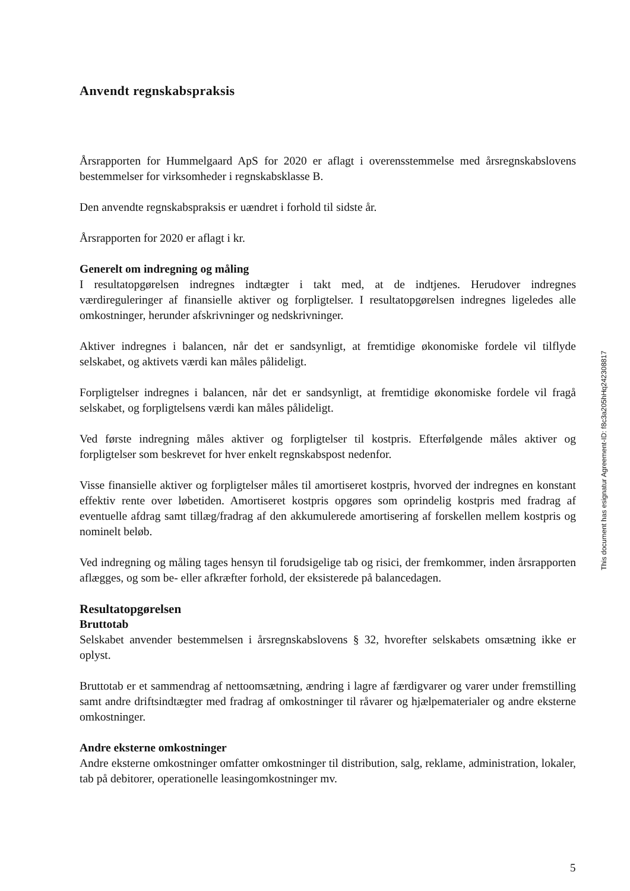Anvendt regnskabspraksis
Årsrapporten for Hummelgaard ApS for 2020 er aflagt i overensstemmelse med årsregnskabslovens bestemmelser for virksomheder i regnskabsklasse B.
Den anvendte regnskabspraksis er uændret i forhold til sidste år.
Årsrapporten for 2020 er aflagt i kr.
Generelt om indregning og måling
I resultatopgørelsen indregnes indtægter i takt med, at de indtjenes. Herudover indregnes værdireguleringer af finansielle aktiver og forpligtelser. I resultatopgørelsen indregnes ligeledes alle omkostninger, herunder afskrivninger og nedskrivninger.
Aktiver indregnes i balancen, når det er sandsynligt, at fremtidige økonomiske fordele vil tilflyde selskabet, og aktivets værdi kan måles pålideligt.
Forpligtelser indregnes i balancen, når det er sandsynligt, at fremtidige økonomiske fordele vil fragå selskabet, og forpligtelsens værdi kan måles pålideligt.
Ved første indregning måles aktiver og forpligtelser til kostpris. Efterfølgende måles aktiver og forpligtelser som beskrevet for hver enkelt regnskabspost nedenfor.
Visse finansielle aktiver og forpligtelser måles til amortiseret kostpris, hvorved der indregnes en konstant effektiv rente over løbetiden. Amortiseret kostpris opgøres som oprindelig kostpris med fradrag af eventuelle afdrag samt tillæg/fradrag af den akkumulerede amortisering af forskellen mellem kostpris og nominelt beløb.
Ved indregning og måling tages hensyn til forudsigelige tab og risici, der fremkommer, inden årsrapporten aflægges, og som be- eller afkræfter forhold, der eksisterede på balancedagen.
Resultatopgørelsen
Bruttotab
Selskabet anvender bestemmelsen i årsregnskabslovens § 32, hvorefter selskabets omsætning ikke er oplyst.
Bruttotab er et sammendrag af nettoomsætning, ændring i lagre af færdigvarer og varer under fremstilling samt andre driftsindtægter med fradrag af omkostninger til råvarer og hjælpematerialer og andre eksterne omkostninger.
Andre eksterne omkostninger
Andre eksterne omkostninger omfatter omkostninger til distribution, salg, reklame, administration, lokaler, tab på debitorer, operationelle leasingomkostninger mv.
This document has esignatur Agreement-ID: f8c3a205hHq242308817
5